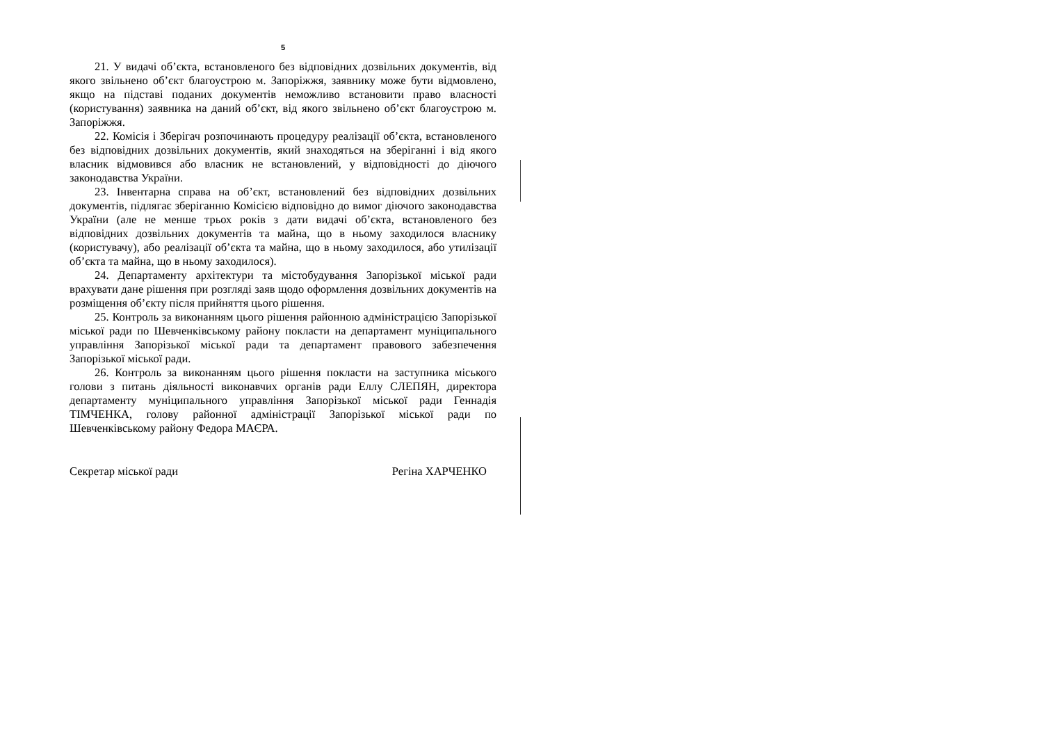5
21. У видачі об’єкта, встановленого без відповідних дозвільних документів, від якого звільнено об’єкт благоустрою м. Запоріжжя, заявнику може бути відмовлено, якщо на підставі поданих документів неможливо встановити право власності (користування) заявника на даний об’єкт, від якого звільнено об’єкт благоустрою м. Запоріжжя.
22. Комісія і Зберігач розпочинають процедуру реалізації об’єкта, встановленого без відповідних дозвільних документів, який знаходяться на зберіганні і від якого власник відмовився або власник не встановлений, у відповідності до діючого законодавства України.
23. Інвентарна справа на об’єкт, встановлений без відповідних дозвільних документів, підлягає зберіганню Комісією відповідно до вимог діючого законодавства України (але не менше трьох років з дати видачі об’єкта, встановленого без відповідних дозвільних документів та майна, що в ньому заходилося власнику (користувачу), або реалізації об’єкта та майна, що в ньому заходилося, або утилізації об’єкта та майна, що в ньому заходилося).
24. Департаменту архітектури та містобудування Запорізької міської ради врахувати дане рішення при розгляді заяв щодо оформлення дозвільних документів на розміщення об’єкту після прийняття цього рішення.
25. Контроль за виконанням цього рішення районною адміністрацією Запорізької міської ради по Шевченківському району покласти на департамент муніципального управління Запорізької міської ради та департамент правового забезпечення Запорізької міської ради.
26. Контроль за виконанням цього рішення покласти на заступника міського голови з питань діяльності виконавчих органів ради Еллу СЛЕПЯН, директора департаменту муніципального управління Запорізької міської ради Геннадія ТІМЧЕНКА, голову районної адміністрації Запорізької міської ради по Шевченківському району Федора МАЄРА.
Секретар міської ради Регіна ХАРЧЕНКО